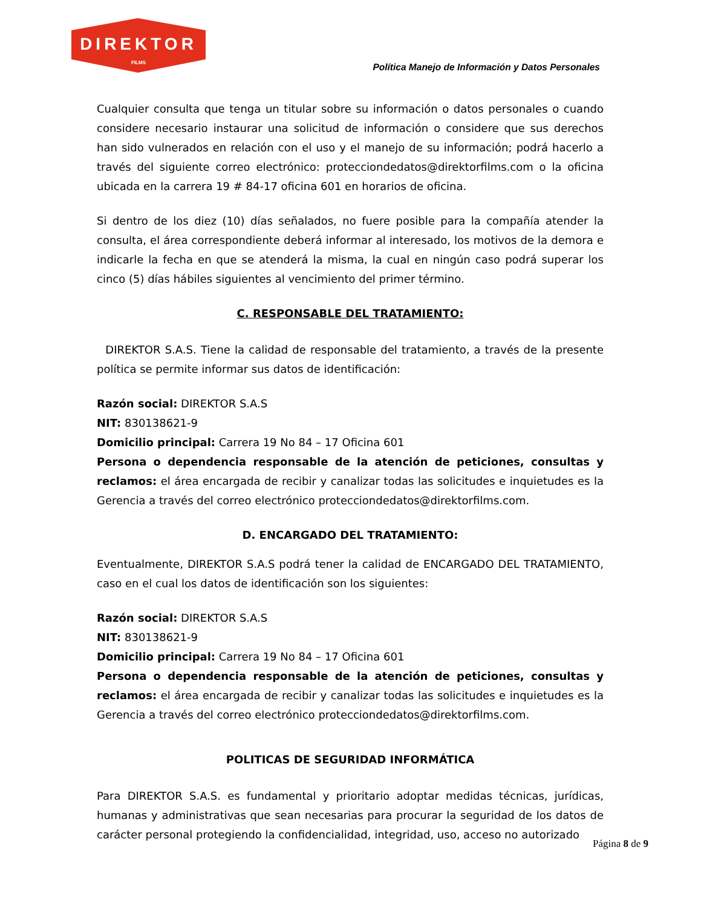DIREKTOR
FILMS
Política Manejo de Información y Datos Personales
Cualquier consulta que tenga un titular sobre su información o datos personales o cuando considere necesario instaurar una solicitud de información o considere que sus derechos han sido vulnerados en relación con el uso y el manejo de su información; podrá hacerlo a través del siguiente correo electrónico: protecciondedatos@direktorfilms.com o la oficina ubicada en la carrera 19 # 84-17 oficina 601 en horarios de oficina.
Si dentro de los diez (10) días señalados, no fuere posible para la compañía atender la consulta, el área correspondiente deberá informar al interesado, los motivos de la demora e indicarle la fecha en que se atenderá la misma, la cual en ningún caso podrá superar los cinco (5) días hábiles siguientes al vencimiento del primer término.
C. RESPONSABLE DEL TRATAMIENTO:
DIREKTOR S.A.S. Tiene la calidad de responsable del tratamiento, a través de la presente política se permite informar sus datos de identificación:
Razón social: DIREKTOR S.A.S
NIT: 830138621-9
Domicilio principal: Carrera 19 No 84 – 17 Oficina 601
Persona o dependencia responsable de la atención de peticiones, consultas y reclamos: el área encargada de recibir y canalizar todas las solicitudes e inquietudes es la Gerencia a través del correo electrónico protecciondedatos@direktorfilms.com.
D. ENCARGADO DEL TRATAMIENTO:
Eventualmente, DIREKTOR S.A.S podrá tener la calidad de ENCARGADO DEL TRATAMIENTO, caso en el cual los datos de identificación son los siguientes:
Razón social: DIREKTOR S.A.S
NIT: 830138621-9
Domicilio principal: Carrera 19 No 84 – 17 Oficina 601
Persona o dependencia responsable de la atención de peticiones, consultas y reclamos: el área encargada de recibir y canalizar todas las solicitudes e inquietudes es la Gerencia a través del correo electrónico protecciondedatos@direktorfilms.com.
POLITICAS DE SEGURIDAD INFORMÁTICA
Para DIREKTOR S.A.S. es fundamental y prioritario adoptar medidas técnicas, jurídicas, humanas y administrativas que sean necesarias para procurar la seguridad de los datos de carácter personal protegiendo la confidencialidad, integridad, uso, acceso no autorizado
Página 8 de 9